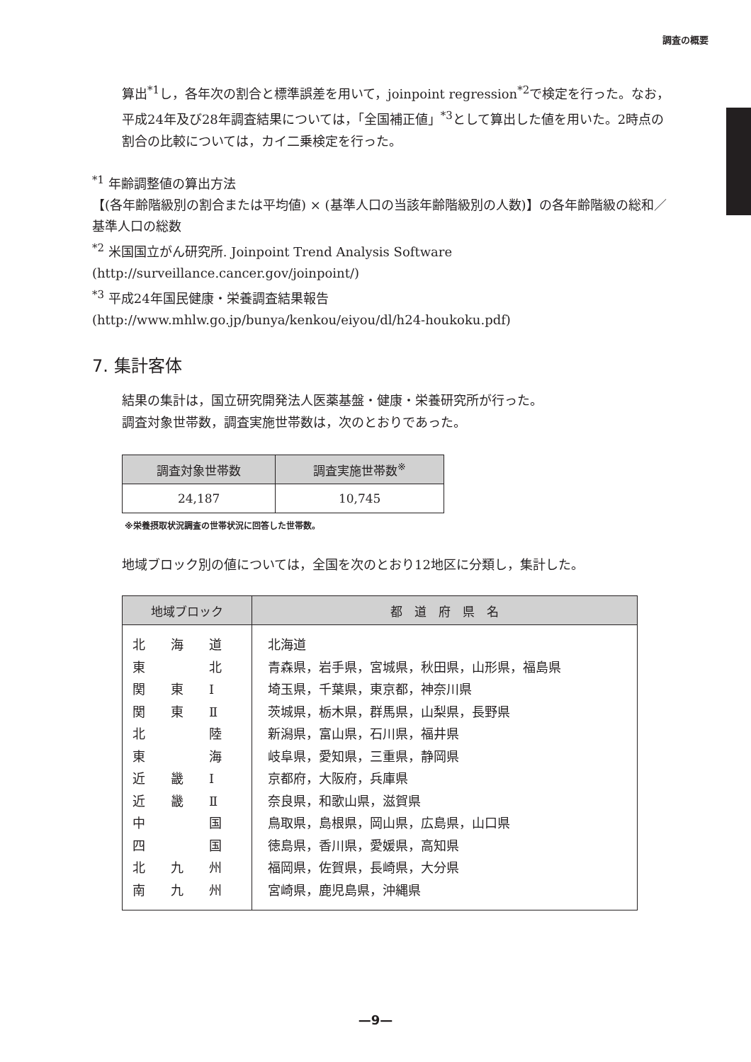調査の概要
算出<sup>*1</sup>し，各年次の割合と標準誤差を用いて，joinpoint regression<sup>*2</sup>で検定を行った。なお，平成24年及び28年調査結果については，「全国補正値」<sup>*3</sup>として算出した値を用いた。2時点の割合の比較については，カイ二乗検定を行った。
<sup>*1</sup> 年齢調整値の算出方法
【(各年齢階級別の割合または平均値) × (基準人口の当該年齢階級別の人数)】の各年齢階級の総和／基準人口の総数
<sup>*2</sup> 米国国立がん研究所. Joinpoint Trend Analysis Software
(http://surveillance.cancer.gov/joinpoint/)
<sup>*3</sup> 平成24年国民健康・栄養調査結果報告
(http://www.mhlw.go.jp/bunya/kenkou/eiyou/dl/h24-houkoku.pdf)
7. 集計客体
結果の集計は，国立研究開発法人医薬基盤・健康・栄養研究所が行った。
調査対象世帯数，調査実施世帯数は，次のとおりであった。
| 調査対象世帯数 | 調査実施世帯数<sup>※</sup> |
| --- | --- |
| 24,187 | 10,745 |
※栄養摂取状況調査の世帯状況に回答した世帯数。
地域ブロック別の値については，全国を次のとおり12地区に分類し，集計した。
| 地域ブロック | 都 道 府 県 名 |
| --- | --- |
| 北 海 道 東 北 関 東 Ⅰ 関 東 Ⅱ 北 陸 東 海 近 畿 Ⅰ 近 畿 Ⅱ 中 国 四 国 北 九 州 南 九 州 | 北海道 青森県，岩手県，宮城県，秋田県，山形県，福島県 埼玉県，千葉県，東京都，神奈川県 茨城県，栃木県，群馬県，山梨県，長野県 新潟県，富山県，石川県，福井県 岐阜県，愛知県，三重県，静岡県 京都府，大阪府，兵庫県 奈良県，和歌山県，滋賀県 鳥取県，島根県，岡山県，広島県，山口県 徳島県，香川県，愛媛県，高知県 福岡県，佐賀県，長崎県，大分県 宮崎県，鹿児島県，沖縄県 |
—9—